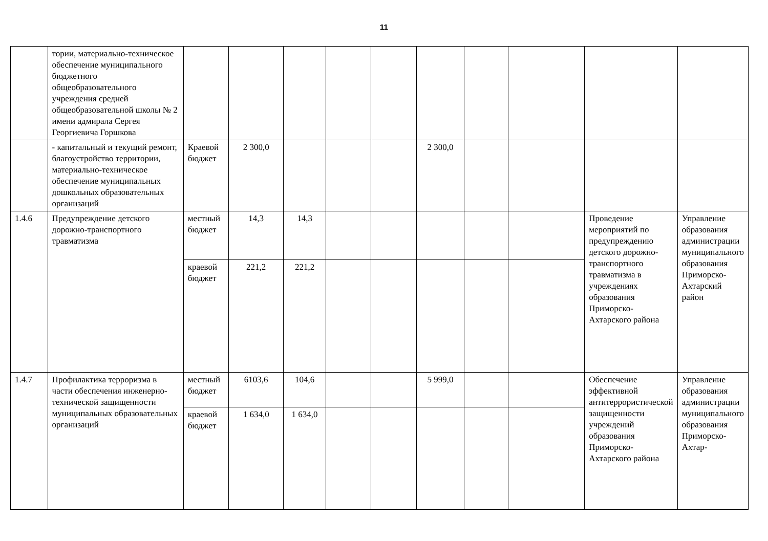11
| | тории, материально-техническое обеспечение муниципального бюджетного общеобразовательного учреждения средней общеобразовательной школы № 2 имени адмирала Сергея Георгиевича Горшкова | | | | | | | | | | |
| | - капитальный и текущий ремонт, благоустройство территории, материально-техническое обеспечение муниципальных дошкольных образовательных организаций | Краевой бюджет | 2 300,0 | | | | 2 300,0 | | | | |
| 1.4.6 | Предупреждение детского дорожно-транспортного травматизма | местный бюджет | 14,3 | 14,3 | | | | | | Проведение мероприятий по предупреждению детского дорожно-транспортного травматизма в учреждениях образования Приморско-Ахтарского района | Управление образования администрации муниципального образования Приморско-Ахтарский район |
| | | краевой бюджет | 221,2 | 221,2 | | | | | | | |
| 1.4.7 | Профилактика терроризма в части обеспечения инженерно-технической защищенности муниципальных образовательных организаций | местный бюджет | 6103,6 | 104,6 | | | 5 999,0 | | | Обеспечение эффективной антитеррористической защищенности учреждений образования Приморско-Ахтарского района | Управление образования администрации муниципального образования Приморско-Ахтар- |
| | | краевой бюджет | 1 634,0 | 1 634,0 | | | | | | | |